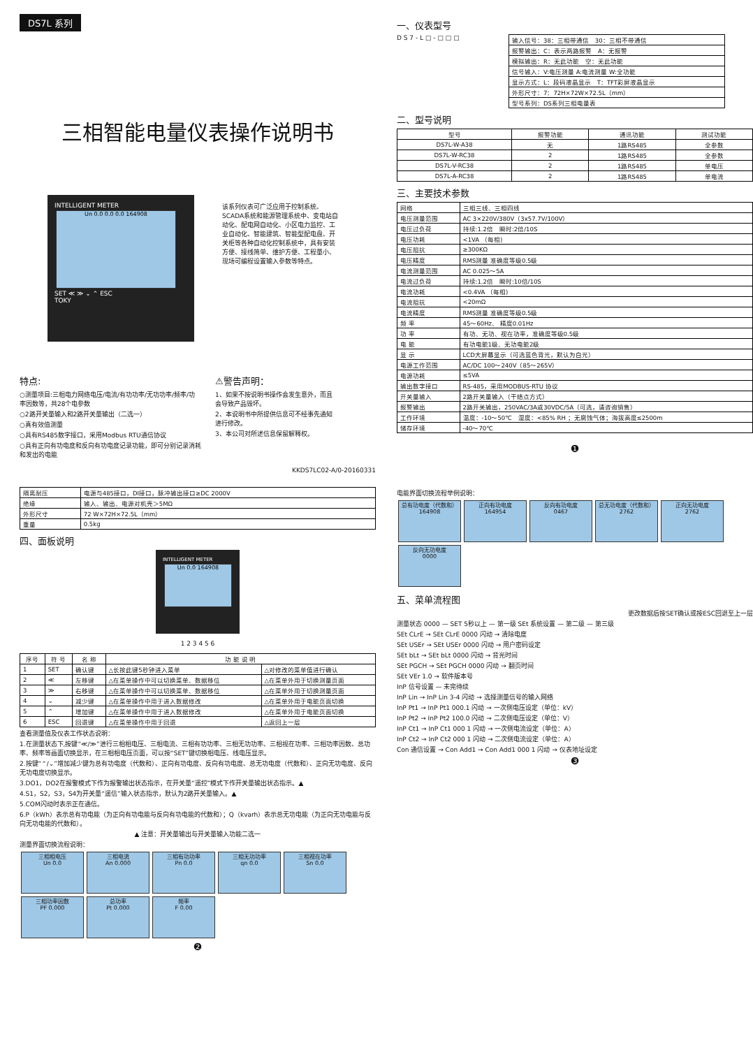DS7L 系列
三相智能电量仪表操作说明书
INTELLIGENT METER
Un 0.0 0.0 0.0 164908
SET ≪ ≫ ⌄ ⌃ ESC
TOKY
该系列仪表可广泛应用于控制系统、SCADA系统和能源管理系统中、变电站自动化、配电网自动化、小区电力监控、工业自动化、智能建筑、智能型配电盘、开关柜等各种自动化控制系统中，具有安装方便、接线简单、维护方便、工程量小、现场可编程设置输入参数等特点。
特点:
○测量项目:三相电力网络电压/电流/有功功率/无功功率/频率/功率因数等，共28个电参数
○2路开关量输入和2路开关量输出（二选一）
○真有效值测量
○具有RS485数字接口，采用Modbus RTU通信协议
○具有正向有功电度和反向有功电度记录功能，即可分别记录消耗和发出的电能
⚠警告声明：
1、如果不按说明书操作会发生意外，而且会导致产品毁坏。
2、本说明书中所提供信息可不经事先通知进行修改。
3、本公司对所述信息保留解释权。
KKDS7LC02-A/0-20160331
一、仪表型号
D S 7 - L □ - □ □ □
| 输入信号：38：三相带通信 30：三相不带通信 |
| 报警输出：C：表示两路报警 A：无报警 |
| 模拟输出：R：无此功能 空：无此功能 |
| 信号输入：V:电压测量 A:电流测量 W:全功能 |
| 显示方式：L：段码液晶显示 T：TFT彩屏液晶显示 |
| 外形尺寸：7：72H×72W×72.5L（mm） |
| 型号系列：DS系列三相电量表 |
二、型号说明
| 型号 | 报警功能 | 通讯功能 | 测试功能 |
| --- | --- | --- | --- |
| DS7L-W-A38 | 无 | 1路RS485 | 全参数 |
| DS7L-W-RC38 | 2 | 1路RS485 | 全参数 |
| DS7L-V-RC38 | 2 | 1路RS485 | 单电压 |
| DS7L-A-RC38 | 2 | 1路RS485 | 单电流 |
三、主要技术参数
| 网络 | 三相三线、三相四线 |
| 电压测量范围 | AC 3×220V/380V（3x57.7V/100V） |
| 电压过负荷 | 持续:1.2倍 瞬时:2倍/10S |
| 电压功耗 | <1VA （每相) |
| 电压阻抗 | ≥300KΩ |
| 电压精度 | RMS测量 准确度等级0.5级 |
| 电流测量范围 | AC 0.025～5A |
| 电流过负荷 | 持续:1.2倍 瞬时:10倍/10S |
| 电流功耗 | <0.4VA （每相) |
| 电流阻抗 | <20mΩ |
| 电流精度 | RMS测量 准确度等级0.5级 |
| 频 率 | 45～60Hz、 精度0.01Hz |
| 功 率 | 有功、无功、视在功率，准确度等级0.5级 |
| 电 能 | 有功电能1级、无功电能2级 |
| 显 示 | LCD大屏幕显示（可选蓝色背光，默认为白光） |
| 电源工作范围 | AC/DC 100～240V（85～265V） |
| 电源功耗 | ≤5VA |
| 输出数字接口 | RS-485，采用MODBUS-RTU 协议 |
| 开关量输入 | 2路开关量输入（干结点方式） |
| 报警输出 | 2路开关输出，250VAC/3A或30VDC/5A（可选，请咨询销售） |
| 工作环境 | 温度：-10～50℃ 湿度：<85% RH ；无腐蚀气体；海拔高度≤2500m |
| 储存环境 | -40～70℃ |
❶
| 隔离耐压 | 电源与485接口，DI接口，脉冲输出接口≥DC 2000V |
| 绝缘 | 输入、输出、电源对机壳＞5MΩ |
| 外形尺寸 | 72 W×72H×72.5L（mm） |
| 重量 | 0.5kg |
四、面板说明
INTELLIGENT METER
Un 0.0 164908
1 2 3 4 5 6
| 序号 | 符 号 | 名 称 | 功 能 说 明 | |
| --- | --- | --- | --- | --- |
| 1 | SET | 确认键 | △长按此键5秒钟进入菜单 | △对修改的菜单值进行确认 |
| 2 | ≪ | 左移键 | △在菜单操作中可以切换菜单、数据移位 | △在菜单外用于切换测量页面 |
| 3 | ≫ | 右移键 | △在菜单操作中可以切换菜单、数据移位 | △在菜单外用于切换测量页面 |
| 4 | ⌄ | 减少键 | △在菜单操作中用于进入数据修改 | △在菜单外用于电能页面切换 |
| 5 | ⌃ | 增加键 | △在菜单操作中用于进入数据修改 | △在菜单外用于电能页面切换 |
| 6 | ESC | 回退键 | △在菜单操作中用于回退 | △返回上一层 |
查看测量值及仪表工作状态说明：
1.在测量状态下,按键“≪/≫”进行三相相电压、三相电流、三相有功功率、三相无功功率、三相视在功率、三相功率因数、总功率、频率等画面切换显示，在三相相电压页面，可以按“SET”键切换相电压、线电压显示。
2.按键“⌃/⌄”增加减少键为总有功电度（代数和）、正向有功电度、反向有功电度、总无功电度（代数和）、正向无功电度、反向无功电度切换显示。
3.DO1，DO2在报警模式下作为报警输出状态指示，在开关量“遥控”模式下作开关量输出状态指示。▲
4.S1，S2，S3，S4为开关量“遥信”输入状态指示，默认为2路开关量输入。▲
5.COM闪动时表示正在通信。
6.P（kWh）表示总有功电能（为正向有功电能与反向有功电能的代数和）；Q（kvarh）表示总无功电能（为正向无功电能与反向无功电能的代数和）。
▲ 注意：开关量输出与开关量输入功能二选一
测量界面切换流程说明：
三相相电压
Un 0.0
三相电流
An 0.000
三相有功功率
Pn 0.0
三相无功功率
qn 0.0
三相视在功率
Sn 0.0
三相功率因数
PF 0.000
总功率
Pt 0.000
频率
F 0.00
❷
电能界面切换流程举例说明：
总有功电度（代数和）
164908
正向有功电度
164954
反向有功电度
0467
总无功电度（代数和）
2762
正向无功电度
2762
反向无功电度
0000
五、菜单流程图
更改数据后按SET确认或按ESC回退至上一层
测量状态 0000 — SET 5秒以上 — 第一级 SEt 系统设置 — 第二级 — 第三级
SEt CLrE → SEt CLrE 0000 闪动 → 清除电度
SEt USEr → SEt USEr 0000 闪动 → 用户密码设定
SEt bLt → SEt bLt 0000 闪动 → 背光时间
SEt PGCH → SEt PGCH 0000 闪动 → 翻页时间
SEt VEr 1.0 → 软件版本号
InP 信号设置 — 未完待续
InP Lin → InP Lin 3-4 闪动 → 选择测量信号的输入网络
InP Pt1 → InP Pt1 000.1 闪动 → 一次侧电压设定（单位：kV）
InP Pt2 → InP Pt2 100.0 闪动 → 二次侧电压设定（单位：V）
InP Ct1 → InP Ct1 000 1 闪动 → 一次侧电流设定（单位：A）
InP Ct2 → InP Ct2 000 1 闪动 → 二次侧电流设定（单位：A）
Con 通信设置 → Con Add1 → Con Add1 000 1 闪动 → 仪表地址设定
❸